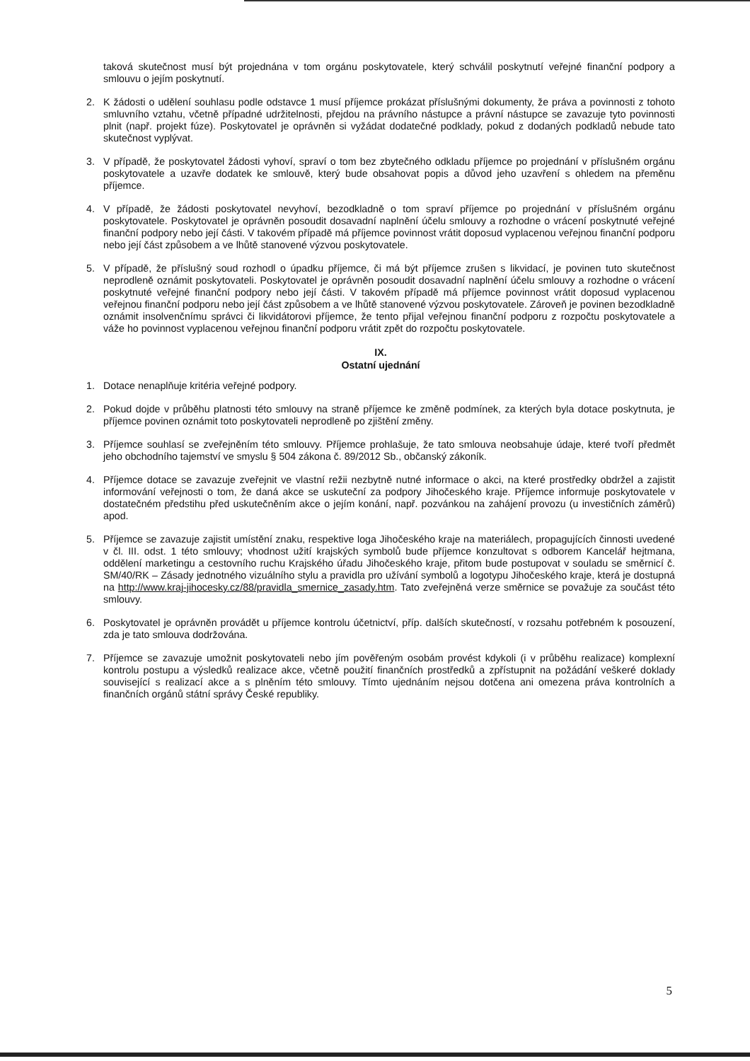taková skutečnost musí být projednána v tom orgánu poskytovatele, který schválil poskytnutí veřejné finanční podpory a smlouvu o jejím poskytnutí.
2. K žádosti o udělení souhlasu podle odstavce 1 musí příjemce prokázat příslušnými dokumenty, že práva a povinnosti z tohoto smluvního vztahu, včetně případné udržitelnosti, přejdou na právního nástupce a právní nástupce se zavazuje tyto povinnosti plnit (např. projekt fúze). Poskytovatel je oprávněn si vyžádat dodatečné podklady, pokud z dodaných podkladů nebude tato skutečnost vyplývat.
3. V případě, že poskytovatel žádosti vyhoví, spraví o tom bez zbytečného odkladu příjemce po projednání v příslušném orgánu poskytovatele a uzavře dodatek ke smlouvě, který bude obsahovat popis a důvod jeho uzavření s ohledem na přeměnu příjemce.
4. V případě, že žádosti poskytovatel nevyhoví, bezodkladně o tom spraví příjemce po projednání v příslušném orgánu poskytovatele. Poskytovatel je oprávněn posoudit dosavadní naplnění účelu smlouvy a rozhodne o vrácení poskytnuté veřejné finanční podpory nebo její části. V takovém případě má příjemce povinnost vrátit doposud vyplacenou veřejnou finanční podporu nebo její část způsobem a ve lhůtě stanovené výzvou poskytovatele.
5. V případě, že příslušný soud rozhodl o úpadku příjemce, či má být příjemce zrušen s likvidací, je povinen tuto skutečnost neprodleně oznámit poskytovateli. Poskytovatel je oprávněn posoudit dosavadní naplnění účelu smlouvy a rozhodne o vrácení poskytnuté veřejné finanční podpory nebo její části. V takovém případě má příjemce povinnost vrátit doposud vyplacenou veřejnou finanční podporu nebo její část způsobem a ve lhůtě stanovené výzvou poskytovatele. Zároveň je povinen bezodkladně oznámit insolvenčnímu správci či likvidátorovi příjemce, že tento přijal veřejnou finanční podporu z rozpočtu poskytovatele a váže ho povinnost vyplacenou veřejnou finanční podporu vrátit zpět do rozpočtu poskytovatele.
IX.
Ostatní ujednání
1. Dotace nenaplňuje kritéria veřejné podpory.
2. Pokud dojde v průběhu platnosti této smlouvy na straně příjemce ke změně podmínek, za kterých byla dotace poskytnuta, je příjemce povinen oznámit toto poskytovateli neprodleně po zjištění změny.
3. Příjemce souhlasí se zveřejněním této smlouvy. Příjemce prohlašuje, že tato smlouva neobsahuje údaje, které tvoří předmět jeho obchodního tajemství ve smyslu § 504 zákona č. 89/2012 Sb., občanský zákoník.
4. Příjemce dotace se zavazuje zveřejnit ve vlastní režii nezbytně nutné informace o akci, na které prostředky obdržel a zajistit informování veřejnosti o tom, že daná akce se uskuteční za podpory Jihočeského kraje. Příjemce informuje poskytovatele v dostatečném předstihu před uskutečněním akce o jejím konání, např. pozvánkou na zahájení provozu (u investičních záměrů) apod.
5. Příjemce se zavazuje zajistit umístění znaku, respektive loga Jihočeského kraje na materiálech, propagujících činnosti uvedené v čl. III. odst. 1 této smlouvy; vhodnost užití krajských symbolů bude příjemce konzultovat s odborem Kancelář hejtmana, oddělení marketingu a cestovního ruchu Krajského úřadu Jihočeského kraje, přitom bude postupovat v souladu se směrnicí č. SM/40/RK – Zásady jednotného vizuálního stylu a pravidla pro užívání symbolů a logotypu Jihočeského kraje, která je dostupná na http://www.kraj-jihocesky.cz/88/pravidla_smernice_zasady.htm. Tato zveřejněná verze směrnice se považuje za součást této smlouvy.
6. Poskytovatel je oprávněn provádět u příjemce kontrolu účetnictví, příp. dalších skutečností, v rozsahu potřebném k posouzení, zda je tato smlouva dodržována.
7. Příjemce se zavazuje umožnit poskytovateli nebo jím pověřeným osobám provést kdykoli (i v průběhu realizace) komplexní kontrolu postupu a výsledků realizace akce, včetně použití finančních prostředků a zpřístupnit na požádání veškeré doklady související s realizací akce a s plněním této smlouvy. Tímto ujednáním nejsou dotčena ani omezena práva kontrolních a finančních orgánů státní správy České republiky.
5